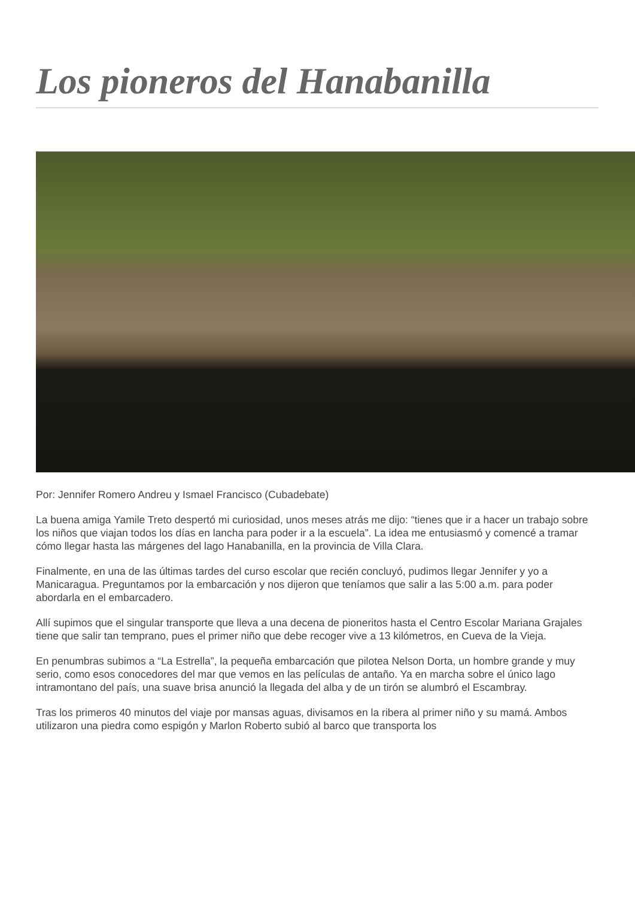Los pioneros del Hanabanilla
Por: Jennifer Romero Andreu y Ismael Francisco (Cubadebate)
La buena amiga Yamile Treto despertó mi curiosidad, unos meses atrás me dijo: “tienes que ir a hacer un trabajo sobre los niños que viajan todos los días en lancha para poder ir a la escuela”. La idea me entusiasmó y comencé a tramar cómo llegar hasta las márgenes del lago Hanabanilla, en la provincia de Villa Clara.
Finalmente, en una de las últimas tardes del curso escolar que recién concluyó, pudimos llegar Jennifer y yo a Manicaragua. Preguntamos por la embarcación y nos dijeron que teníamos que salir a las 5:00 a.m. para poder abordarla en el embarcadero.
Allí supimos que el singular transporte que lleva a una decena de pioneritos hasta el Centro Escolar Mariana Grajales tiene que salir tan temprano, pues el primer niño que debe recoger vive a 13 kilómetros, en Cueva de la Vieja.
En penumbras subimos a “La Estrella”, la pequeña embarcación que pilotea Nelson Dorta, un hombre grande y muy serio, como esos conocedores del mar que vemos en las películas de antaño. Ya en marcha sobre el único lago intramontano del país, una suave brisa anunció la llegada del alba y de un tirón se alumbró el Escambray.
Tras los primeros 40 minutos del viaje por mansas aguas, divisamos en la ribera al primer niño y su mamá. Ambos utilizaron una piedra como espigón y Marlon Roberto subió al barco que transporta los